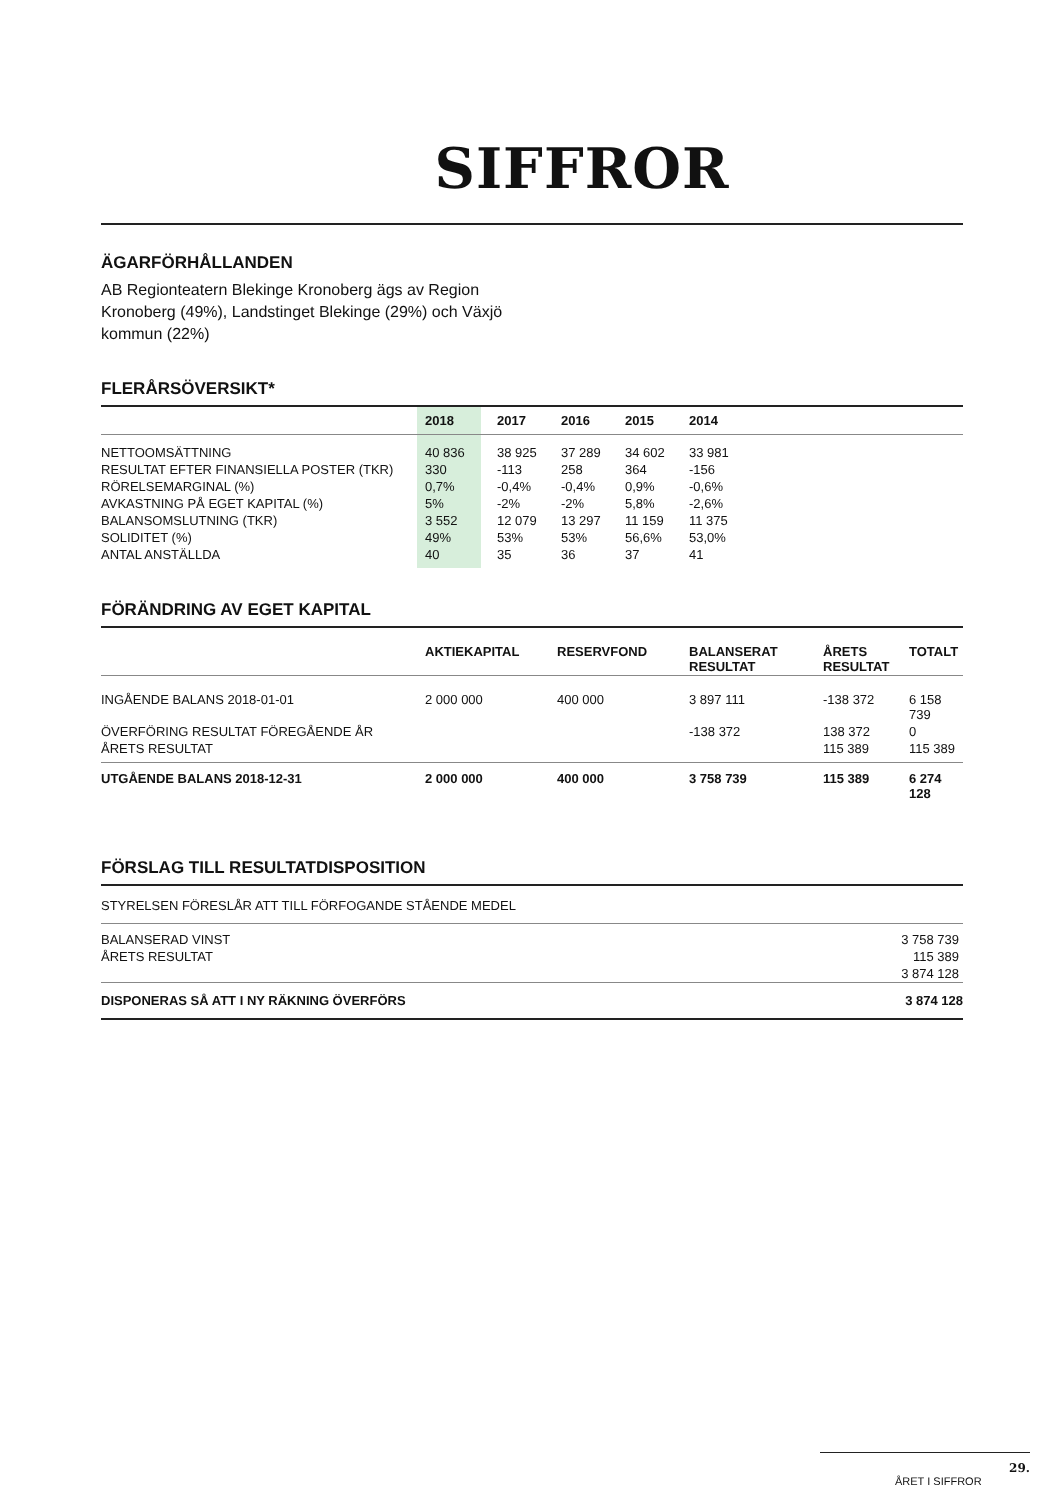SIFFROR
ÄGARFÖRHÅLLANDEN
AB Regionteatern Blekinge Kronoberg ägs av Region Kronoberg (49%), Landstinget Blekinge (29%) och Växjö kommun (22%)
FLERÅRSÖVERSIKT*
| | 2018 | 2017 | 2016 | 2015 | 2014 |
| --- | --- | --- | --- | --- | --- |
| NETTOOMSÄTTNING | 40 836 | 38 925 | 37 289 | 34 602 | 33 981 |
| RESULTAT EFTER FINANSIELLA POSTER (TKR) | 330 | -113 | 258 | 364 | -156 |
| RÖRELSEMARGINAL (%) | 0,7% | -0,4% | -0,4% | 0,9% | -0,6% |
| AVKASTNING PÅ EGET KAPITAL (%) | 5% | -2% | -2% | 5,8% | -2,6% |
| BALANSOMSLUTNING (TKR) | 3 552 | 12 079 | 13 297 | 11 159 | 11 375 |
| SOLIDITET (%) | 49% | 53% | 53% | 56,6% | 53,0% |
| ANTAL ANSTÄLLDA | 40 | 35 | 36 | 37 | 41 |
FÖRÄNDRING AV EGET KAPITAL
| | AKTIEKAPITAL | RESERVFOND | BALANSERAT RESULTAT | ÅRETS RESULTAT | TOTALT |
| --- | --- | --- | --- | --- | --- |
| INGÅENDE BALANS 2018-01-01 | 2 000 000 | 400 000 | 3 897 111 | -138 372 | 6 158 739 |
| ÖVERFÖRING RESULTAT FÖREGÅENDE ÅR | | | -138 372 | 138 372 | 0 |
| ÅRETS RESULTAT | | | | 115 389 | 115 389 |
| UTGÅENDE BALANS 2018-12-31 | 2 000 000 | 400 000 | 3 758 739 | 115 389 | 6 274 128 |
FÖRSLAG TILL RESULTATDISPOSITION
| STYRELSEN FÖRESLÅR ATT TILL FÖRFOGANDE STÅENDE MEDEL | |
| BALANSERAD VINST | 3 758 739 |
| ÅRETS RESULTAT | 115 389 |
| | 3 874 128 |
| DISPONERAS SÅ ATT I NY RÄKNING ÖVERFÖRS | 3 874 128 |
29.
ÅRET I SIFFROR